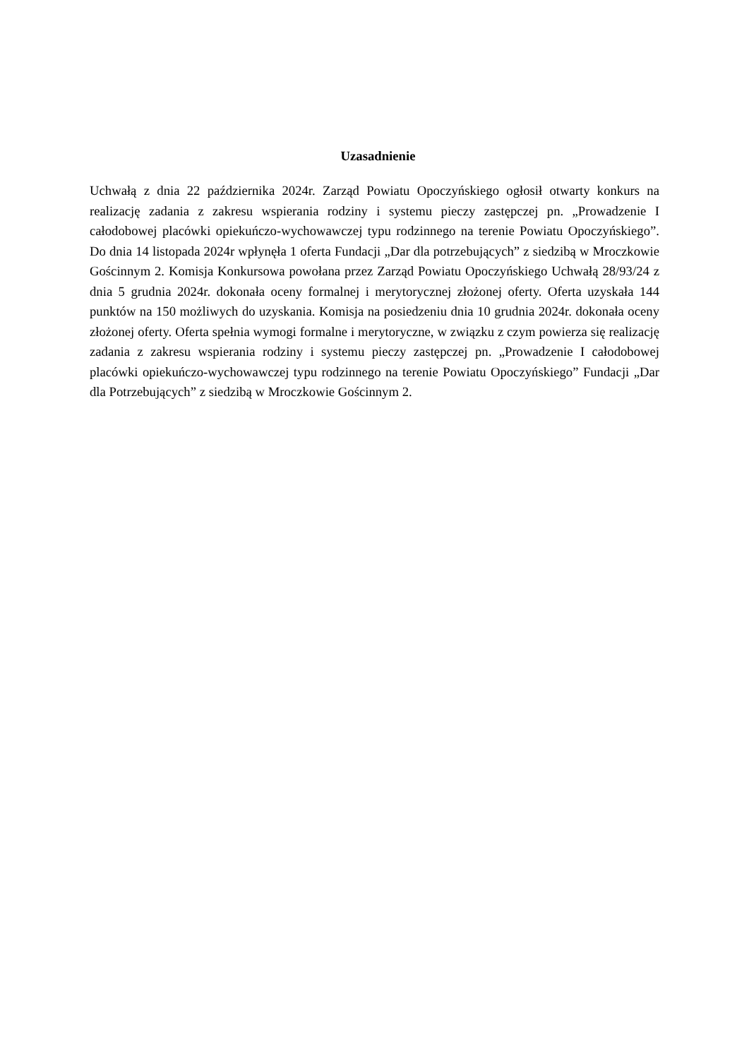Uzasadnienie
Uchwałą z dnia 22 października 2024r. Zarząd Powiatu Opoczyńskiego ogłosił otwarty konkurs na realizację zadania z zakresu wspierania rodziny i systemu pieczy zastępczej pn. „Prowadzenie I całodobowej placówki opiekuńczo-wychowawczej typu rodzinnego na terenie Powiatu Opoczyńskiego”. Do dnia 14 listopada 2024r wpłynęła 1 oferta Fundacji „Dar dla potrzebujących” z siedzibą w Mroczkowie Gościnnym 2. Komisja Konkursowa powołana przez Zarząd Powiatu Opoczyńskiego Uchwałą 28/93/24 z dnia 5 grudnia 2024r. dokonała oceny formalnej i merytorycznej złożonej oferty. Oferta uzyskała 144 punktów na 150 możliwych do uzyskania. Komisja na posiedzeniu dnia 10 grudnia 2024r. dokonała oceny złożonej oferty. Oferta spełnia wymogi formalne i merytoryczne, w związku z czym powierza się realizację zadania z zakresu wspierania rodziny i systemu pieczy zastępczej pn. „Prowadzenie I całodobowej placówki opiekuńczo-wychowawczej typu rodzinnego na terenie Powiatu Opoczyńskiego” Fundacji „Dar dla Potrzebujących” z siedzibą w Mroczkowie Gościnnym 2.